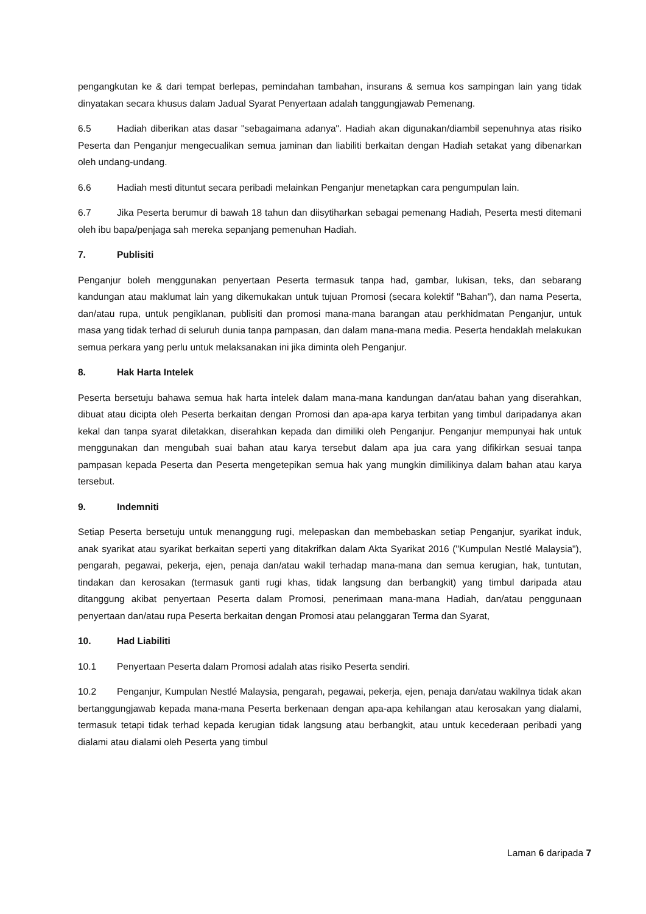pengangkutan ke & dari tempat berlepas, pemindahan tambahan, insurans & semua kos sampingan lain yang tidak dinyatakan secara khusus dalam Jadual Syarat Penyertaan adalah tanggungjawab Pemenang.
6.5 Hadiah diberikan atas dasar "sebagaimana adanya". Hadiah akan digunakan/diambil sepenuhnya atas risiko Peserta dan Penganjur mengecualikan semua jaminan dan liabiliti berkaitan dengan Hadiah setakat yang dibenarkan oleh undang-undang.
6.6 Hadiah mesti dituntut secara peribadi melainkan Penganjur menetapkan cara pengumpulan lain.
6.7 Jika Peserta berumur di bawah 18 tahun dan diisytiharkan sebagai pemenang Hadiah, Peserta mesti ditemani oleh ibu bapa/penjaga sah mereka sepanjang pemenuhan Hadiah.
7. Publisiti
Penganjur boleh menggunakan penyertaan Peserta termasuk tanpa had, gambar, lukisan, teks, dan sebarang kandungan atau maklumat lain yang dikemukakan untuk tujuan Promosi (secara kolektif "Bahan"), dan nama Peserta, dan/atau rupa, untuk pengiklanan, publisiti dan promosi mana-mana barangan atau perkhidmatan Penganjur, untuk masa yang tidak terhad di seluruh dunia tanpa pampasan, dan dalam mana-mana media. Peserta hendaklah melakukan semua perkara yang perlu untuk melaksanakan ini jika diminta oleh Penganjur.
8. Hak Harta Intelek
Peserta bersetuju bahawa semua hak harta intelek dalam mana-mana kandungan dan/atau bahan yang diserahkan, dibuat atau dicipta oleh Peserta berkaitan dengan Promosi dan apa-apa karya terbitan yang timbul daripadanya akan kekal dan tanpa syarat diletakkan, diserahkan kepada dan dimiliki oleh Penganjur. Penganjur mempunyai hak untuk menggunakan dan mengubah suai bahan atau karya tersebut dalam apa jua cara yang difikirkan sesuai tanpa pampasan kepada Peserta dan Peserta mengetepikan semua hak yang mungkin dimilikinya dalam bahan atau karya tersebut.
9. Indemniti
Setiap Peserta bersetuju untuk menanggung rugi, melepaskan dan membebaskan setiap Penganjur, syarikat induk, anak syarikat atau syarikat berkaitan seperti yang ditakrifkan dalam Akta Syarikat 2016 ("Kumpulan Nestlé Malaysia"), pengarah, pegawai, pekerja, ejen, penaja dan/atau wakil terhadap mana-mana dan semua kerugian, hak, tuntutan, tindakan dan kerosakan (termasuk ganti rugi khas, tidak langsung dan berbangkit) yang timbul daripada atau ditanggung akibat penyertaan Peserta dalam Promosi, penerimaan mana-mana Hadiah, dan/atau penggunaan penyertaan dan/atau rupa Peserta berkaitan dengan Promosi atau pelanggaran Terma dan Syarat,
10. Had Liabiliti
10.1 Penyertaan Peserta dalam Promosi adalah atas risiko Peserta sendiri.
10.2 Penganjur, Kumpulan Nestlé Malaysia, pengarah, pegawai, pekerja, ejen, penaja dan/atau wakilnya tidak akan bertanggungjawab kepada mana-mana Peserta berkenaan dengan apa-apa kehilangan atau kerosakan yang dialami, termasuk tetapi tidak terhad kepada kerugian tidak langsung atau berbangkit, atau untuk kecederaan peribadi yang dialami atau dialami oleh Peserta yang timbul
Laman 6 daripada 7